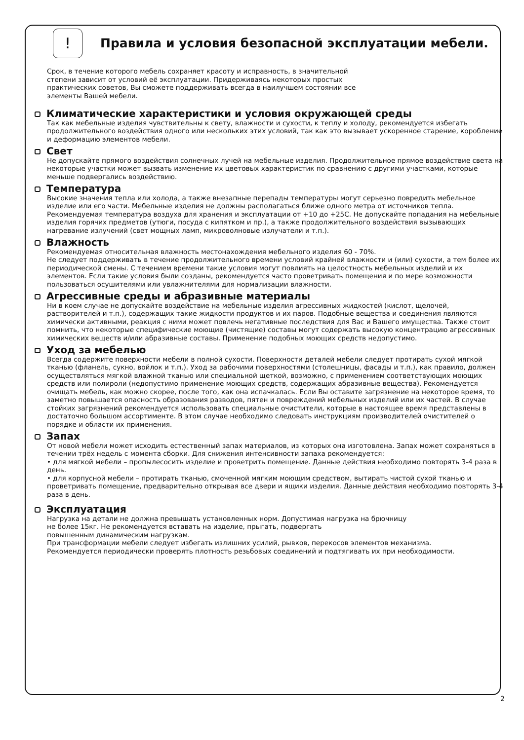!
Правила и условия безопасной эксплуатации мебели.
Срок, в течение которого мебель сохраняет красоту и исправность, в значительной
степени зависит от условий её эксплуатации. Придерживаясь некоторых простых
практических советов, Вы сможете поддерживать всегда в наилучшем состоянии все
элементы Вашей мебели.
Климатические характеристики и условия окружающей среды
Так как мебельные изделия чувствительны к свету, влажности и сухости, к теплу и холоду, рекомендуется избегать продолжительного воздействия одного или нескольких этих условий, так как это вызывает ускоренное старение, коробление и деформацию элементов мебели.
Свет
Не допускайте прямого воздействия солнечных лучей на мебельные изделия. Продолжительное прямое воздействие света на некоторые участки может вызвать изменение их цветовых характеристик по сравнению с другими участками, которые меньше подвергались воздействию.
Температура
Высокие значения тепла или холода, а также внезапные перепады температуры могут серьезно повредить мебельное изделие или его части. Мебельные изделия не должны располагаться ближе одного метра от источников тепла. Рекомендуемая температура воздуха для хранения и эксплуатации от +10 до +25С. Не допускайте попадания на мебельные изделия горячих предметов (утюги, посуда с кипятком и пр.), а также продолжительного воздействия вызывающих нагревание излучений (свет мощных ламп, микроволновые излучатели и т.п.).
Влажность
Рекомендуемая относительная влажность местонахождения мебельного изделия 60 - 70%.
Не следует поддерживать в течение продолжительного времени условий крайней влажности и (или) сухости, а тем более их периодической смены. С течением времени такие условия могут повлиять на целостность мебельных изделий и их элементов. Если такие условия были созданы, рекомендуется часто проветривать помещения и по мере возможности пользоваться осушителями или увлажнителями для нормализации влажности.
Агрессивные среды и абразивные материалы
Ни в коем случае не допускайте воздействие на мебельные изделия агрессивных жидкостей (кислот, щелочей, растворителей и т.п.), содержащих такие жидкости продуктов и их паров. Подобные вещества и соединения являются химически активными, реакция с ними может повлечь негативные последствия для Вас и Вашего имущества. Также стоит помнить, что некоторые специфические моющие (чистящие) составы могут содержать высокую концентрацию агрессивных химических веществ и/или абразивные составы. Применение подобных моющих средств недопустимо.
Уход за мебелью
Всегда содержите поверхности мебели в полной сухости. Поверхности деталей мебели следует протирать сухой мягкой тканью (фланель, сукно, войлок и т.п.). Уход за рабочими поверхностями (столешницы, фасады и т.п.), как правило, должен осуществляться мягкой влажной тканью или специальной щеткой, возможно, с применением соответствующих моющих средств или полироли (недопустимо применение моющих средств, содержащих абразивные вещества). Рекомендуется очищать мебель, как можно скорее, после того, как она испачкалась. Если Вы оставите загрязнение на некоторое время, то заметно повышается опасность образования разводов, пятен и повреждений мебельных изделий или их частей. В случае стойких загрязнений рекомендуется использовать специальные очистители, которые в настоящее время представлены в достаточно большом ассортименте. В этом случае необходимо следовать инструкциям производителей очистителей о порядке и области их применения.
Запах
От новой мебели может исходить естественный запах материалов, из которых она изготовлена. Запах может сохраняться в течении трёх недель с момента сборки. Для снижения интенсивности запаха рекомендуется:
• для мягкой мебели – пропылесосить изделие и проветрить помещение. Данные действия необходимо повторять 3-4 раза в день.
• для корпусной мебели – протирать тканью, смоченной мягким моющим средством, вытирать чистой сухой тканью и проветривать помещение, предварительно открывая все двери и ящики изделия. Данные действия необходимо повторять 3-4 раза в день.
Эксплуатация
Нагрузка на детали не должна превышать установленных норм. Допустимая нагрузка на брючницу
не более 15кг. Не рекомендуется вставать на изделие, прыгать, подвергать
повышенным динамическим нагрузкам.
При трансформации мебели следует избегать излишних усилий, рывков, перекосов элементов механизма.
Рекомендуется периодически проверять плотность резьбовых соединений и подтягивать их при необходимости.
2